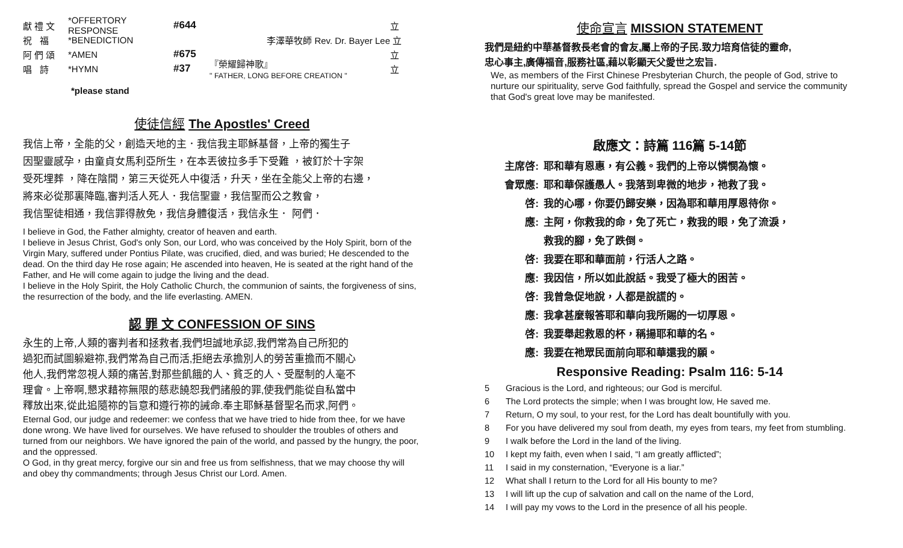獻 禮 文 *OFFERTORY RESPONSE #644 立
祝 福 *BENEDICTION 李澤華牧師 Rev. Dr. Bayer Lee 立
阿 們 頌 *AMEN #675 立
唱 詩 *HYMN #37 『榮耀歸神歌』
" FATHER, LONG BEFORE CREATION " 立
*please stand
使徒信經 The Apostles' Creed
我信上帝，全能的父，創造天地的主．我信我主耶穌基督，上帝的獨生子
因聖靈感孕，由童貞女馬利亞所生，在本丟彼拉多手下受難 ，被釘於十字架
受死埋葬 ，降在陰間，第三天從死人中復活，升天，坐在全能父上帝的右邊，
將來必從那裏降臨,審判活人死人．我信聖靈，我信聖而公之教會，
我信聖徒相通，我信罪得赦免，我信身體復活，我信永生． 阿們．
I believe in God, the Father almighty, creator of heaven and earth.
I believe in Jesus Christ, God's only Son, our Lord, who was conceived by the Holy Spirit, born of the Virgin Mary, suffered under Pontius Pilate, was crucified, died, and was buried; He descended to the dead. On the third day He rose again; He ascended into heaven, He is seated at the right hand of the Father, and He will come again to judge the living and the dead.
I believe in the Holy Spirit, the Holy Catholic Church, the communion of saints, the forgiveness of sins, the resurrection of the body, and the life everlasting. AMEN.
認 罪 文 CONFESSION OF SINS
永生的上帝,人類的審判者和拯救者,我們坦誠地承認,我們常為自己所犯的
過犯而試圖躲避祢,我們常為自己而活,拒絕去承擔別人的勞苦重擔而不關心
他人,我們常忽視人類的痛苦,對那些飢餓的人、貧乏的人、受壓制的人毫不
理會。上帝啊,懇求藉祢無限的慈悲饒恕我們諸般的罪,使我們能從自私當中
釋放出來,從此追隨祢的旨意和遵行祢的誡命.奉主耶穌基督聖名而求,阿們。
Eternal God, our judge and redeemer: we confess that we have tried to hide from thee, for we have done wrong. We have lived for ourselves. We have refused to shoulder the troubles of others and turned from our neighbors. We have ignored the pain of the world, and passed by the hungry, the poor, and the oppressed.
O God, in thy great mercy, forgive our sin and free us from selfishness, that we may choose thy will and obey thy commandments; through Jesus Christ our Lord. Amen.
使命宣言 MISSION STATEMENT
我們是紐約中華基督教長老會的會友,屬上帝的子民.致力培育信徒的靈命,
忠心事主,廣傳福音,服務社區,藉以彰顯天父愛世之宏旨.
We, as members of the First Chinese Presbyterian Church, the people of God, strive to nurture our spirituality, serve God faithfully, spread the Gospel and service the community that God's great love may be manifested.
啟應文：詩篇 116篇 5-14節
主席啓: 耶和華有恩惠，有公義。我們的上帝以憐憫為懷。
會眾應: 耶和華保護愚人。我落到卑微的地步，祂救了我。
啓: 我的心哪，你要仍歸安樂，因為耶和華用厚恩待你。
應: 主阿，你救我的命，免了死亡，救我的眼，免了流淚，
救我的腳，免了跌倒。
啓: 我要在耶和華面前，行活人之路。
應: 我因信，所以如此說話。我受了極大的困苦。
啓: 我曾急促地說，人都是說謊的。
應: 我拿甚麼報答耶和華向我所賜的一切厚恩。
啓: 我要舉起救恩的杯，稱揚耶和華的名。
應: 我要在祂眾民面前向耶和華還我的願。
Responsive Reading: Psalm 116: 5-14
5 Gracious is the Lord, and righteous; our God is merciful.
6 The Lord protects the simple; when I was brought low, He saved me.
7 Return, O my soul, to your rest, for the Lord has dealt bountifully with you.
8 For you have delivered my soul from death, my eyes from tears, my feet from stumbling.
9 I walk before the Lord in the land of the living.
10 I kept my faith, even when I said, “I am greatly afflicted”;
11 I said in my consternation, “Everyone is a liar.”
12 What shall I return to the Lord for all His bounty to me?
13 I will lift up the cup of salvation and call on the name of the Lord,
14 I will pay my vows to the Lord in the presence of all his people.